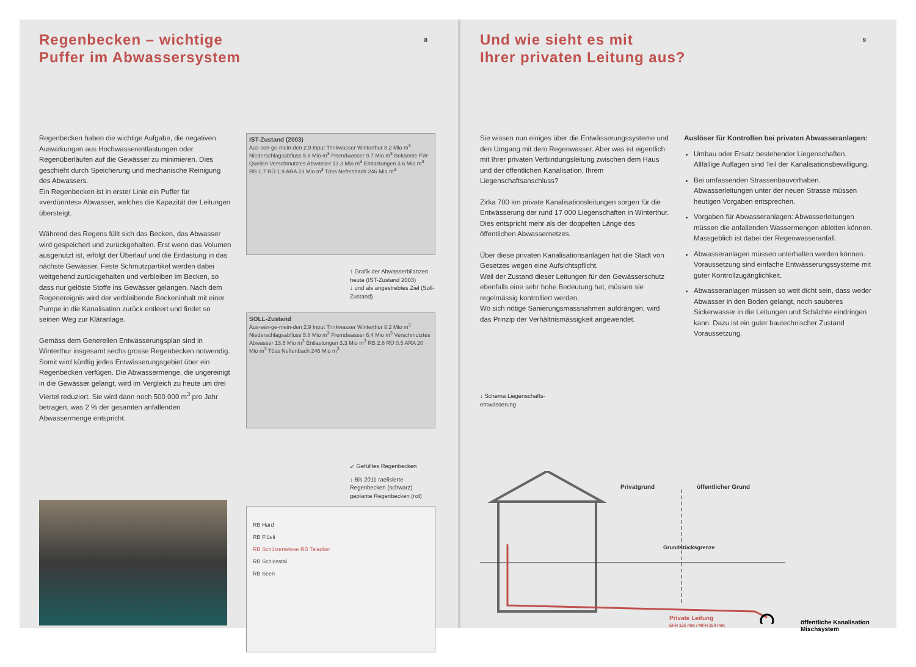Regenbecken – wichtige
Puffer im Abwassersystem
8
Regenbecken haben die wichtige Aufgabe, die negativen Auswirkungen aus Hochwasserentlastungen oder Regenüberläufen auf die Gewässer zu minimieren. Dies geschieht durch Speicherung und mechanische Reinigung des Abwassers.
Ein Regenbecken ist in erster Linie ein Puffer für «verdünntes» Abwasser, welches die Kapazität der Leitungen übersteigt.
Während des Regens füllt sich das Becken, das Abwasser wird gespeichert und zurückgehalten. Erst wenn das Volumen ausgenutzt ist, erfolgt der Überlauf und die Entlastung in das nächste Gewässer. Feste Schmutzpartikel werden dabei weitgehend zurückgehalten und verbleiben im Becken, so dass nur gelöste Stoffe ins Gewässer gelangen. Nach dem Regenereignis wird der verbleibende Beckeninhalt mit einer Pumpe in die Kanalisation zurück entleert und findet so seinen Weg zur Kläranlage.
Gemäss dem Generellen Entwässerungsplan sind in Winterthur insgesamt sechs grosse Regenbecken notwendig. Somit wird künftig jedes Entwässerungsgebiet über ein Regenbecken verfügen. Die Abwassermenge, die ungereinigt in die Gewässer gelangt, wird im Vergleich zu heute um drei Viertel reduziert. Sie wird dann noch 500 000 m<sup>3</sup> pro Jahr betragen, was 2 % der gesamten anfallenden Abwassermenge entspricht.
IST-Zustand (2003)
Aus-sen-ge-mein-den 2.9 Input Trinkwasser Winterthur 8.2 Mio m<sup>3</sup> Niederschlagsabfluss 5.8 Mio m<sup>3</sup> Fremdwasser 9.7 Mio m<sup>3</sup> Bekannte FW-Quellen Verschmutztes Abwasser 13.3 Mio m<sup>3</sup> Entlastungen 3.6 Mio m<sup>3</sup> RB 1.7 RÜ 1.9 ARA 23 Mio m<sup>3</sup> Töss Neftenbach 246 Mio m<sup>3</sup>
↑ Grafik der Abwasserbilanzen heute (IST-Zustand 2003)
↓ und als angestrebtes Ziel (Soll-Zustand)
SOLL-Zustand
Aus-sen-ge-mein-den 2.9 Input Trinkwasser Winterthur 8.2 Mio m<sup>3</sup> Niederschlagsabfluss 5.8 Mio m<sup>3</sup> Fremdwasser 6.4 Mio m<sup>3</sup> Verschmutztes Abwasser 13.6 Mio m<sup>3</sup> Entlastungen 3.3 Mio m<sup>3</sup> RB 2.8 RÜ 0.5 ARA 20 Mio m<sup>3</sup> Töss Neftenbach 246 Mio m<sup>3</sup>
↙ Gefülltes Regenbecken
↓ Bis 2011 raelisierte Regenbecken (schwarz) geplante Regenbecken (rot)
RB Hard
RB Flüeli
RB Schützenwiese RB Talacker
RB Schlosstal
RB Seen
Und wie sieht es mit
Ihrer privaten Leitung aus?
9
Sie wissen nun einiges über die Entwässerungssysteme und den Umgang mit dem Regenwasser. Aber was ist eigentlich mit Ihrer privaten Verbindungsleitung zwischen dem Haus und der öffentlichen Kanalisation, Ihrem Liegenschaftsanschluss?
Zirka 700 km private Kanalisationsleitungen sorgen für die Entwässerung der rund 17 000 Liegenschaften in Winterthur. Dies entspricht mehr als der doppelten Länge des öffentlichen Abwassernetzes.
Über diese privaten Kanalisationsanlagen hat die Stadt von Gesetzes wegen eine Aufsichtspflicht.
Weil der Zustand dieser Leitungen für den Gewässerschutz ebenfalls eine sehr hohe Bedeutung hat, müssen sie regelmässig kontrolliert werden.
Wo sich nötige Sanierungsmassnahmen aufdrängen, wird das Prinzip der Verhältnismässigkeit angewendet.
↓ Schema Liegenschafts-
entwässerung
Auslöser für Kontrollen bei privaten Abwasseranlagen:
Umbau oder Ersatz bestehender Liegenschaften. Allfällige Auflagen sind Teil der Kanalisationsbewilligung.
Bei umfassenden Strassenbauvorhaben. Abwasserleitungen unter der neuen Strasse müssen heutigen Vorgaben entsprechen.
Vorgaben für Abwasseranlagen: Abwasserleitungen müssen die anfallenden Wassermengen ableiten können. Massgeblich ist dabei der Regenwasseranfall.
Abwasseranlagen müssen unterhalten werden können. Voraussetzung sind einfache Entwässerungssysteme mit guter Kontrollzugänglichkeit.
Abwasseranlagen müssen so weit dicht sein, dass weder Abwasser in den Boden gelangt, noch sauberes Sickerwasser in die Leitungen und Schächte eindringen kann. Dazu ist ein guter bautechnischer Zustand Voraussetzung.
Privatgrund öffentlicher Grund
Grundstücksgrenze
Private Leitung
EFH 125 mm / MFH 150 mm
öffentliche Kanalisation
Mischsystem